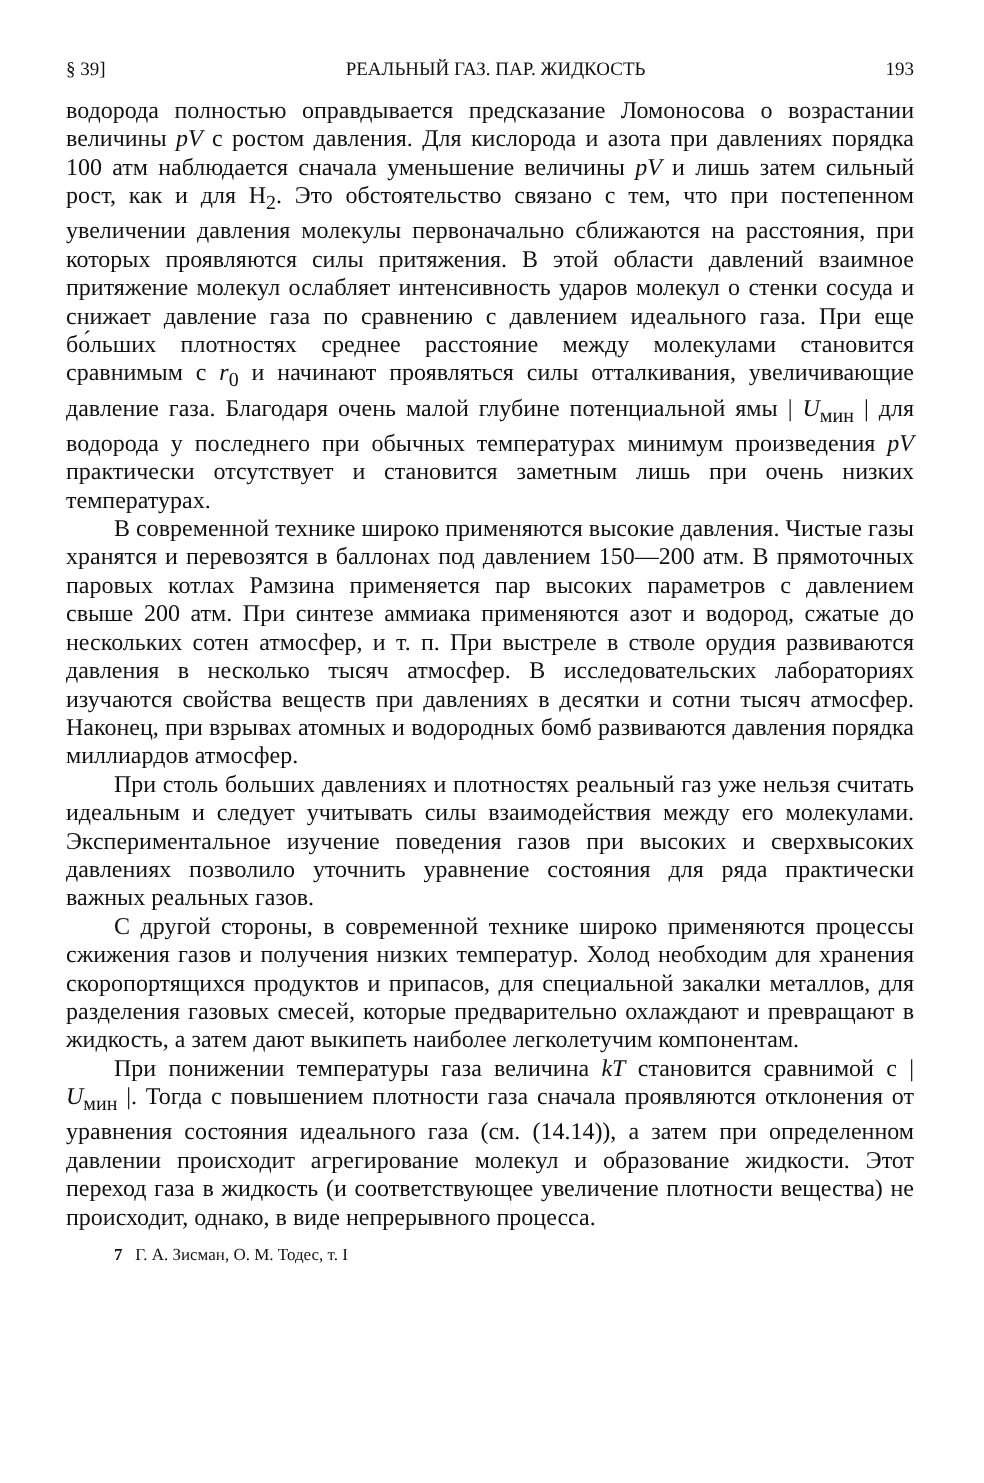§ 39] РЕАЛЬНЫЙ ГАЗ. ПАР. ЖИДКОСТЬ 193
водорода полностью оправдывается предсказание Ломоносова о возрастании величины pV с ростом давления. Для кислорода и азота при давлениях порядка 100 атм наблюдается сначала уменьшение величины pV и лишь затем сильный рост, как и для H<sub>2</sub>. Это обстоятельство связано с тем, что при постепенном увеличении давления молекулы первоначально сближаются на расстояния, при которых проявляются силы притяжения. В этой области давлений взаимное притяжение молекул ослабляет интенсивность ударов молекул о стенки сосуда и снижает давление газа по сравнению с давлением идеального газа. При еще бо́льших плотностях среднее расстояние между молекулами становится сравнимым с r<sub>0</sub> и начинают проявляться силы отталкивания, увеличивающие давление газа. Благодаря очень малой глубине потенциальной ямы | U<sub>мин</sub> | для водорода у последнего при обычных температурах минимум произведения pV практически отсутствует и становится заметным лишь при очень низких температурах.
В современной технике широко применяются высокие давления. Чистые газы хранятся и перевозятся в баллонах под давлением 150—200 атм. В прямоточных паровых котлах Рамзина применяется пар высоких параметров с давлением свыше 200 атм. При синтезе аммиака применяются азот и водород, сжатые до нескольких сотен атмосфер, и т. п. При выстреле в стволе орудия развиваются давления в несколько тысяч атмосфер. В исследовательских лабораториях изучаются свойства веществ при давлениях в десятки и сотни тысяч атмосфер. Наконец, при взрывах атомных и водородных бомб развиваются давления порядка миллиардов атмосфер.
При столь больших давлениях и плотностях реальный газ уже нельзя считать идеальным и следует учитывать силы взаимодействия между его молекулами. Экспериментальное изучение поведения газов при высоких и сверхвысоких давлениях позволило уточнить уравнение состояния для ряда практически важных реальных газов.
С другой стороны, в современной технике широко применяются процессы сжижения газов и получения низких температур. Холод необходим для хранения скоропортящихся продуктов и припасов, для специальной закалки металлов, для разделения газовых смесей, которые предварительно охлаждают и превращают в жидкость, а затем дают выкипеть наиболее легколетучим компонентам.
При понижении температуры газа величина kT становится сравнимой с | U<sub>мин</sub> |. Тогда с повышением плотности газа сначала проявляются отклонения от уравнения состояния идеального газа (см. (14.14)), а затем при определенном давлении происходит агрегирование молекул и образование жидкости. Этот переход газа в жидкость (и соответствующее увеличение плотности вещества) не происходит, однако, в виде непрерывного процесса.
7 Г. А. Зисман, О. М. Тодес, т. I